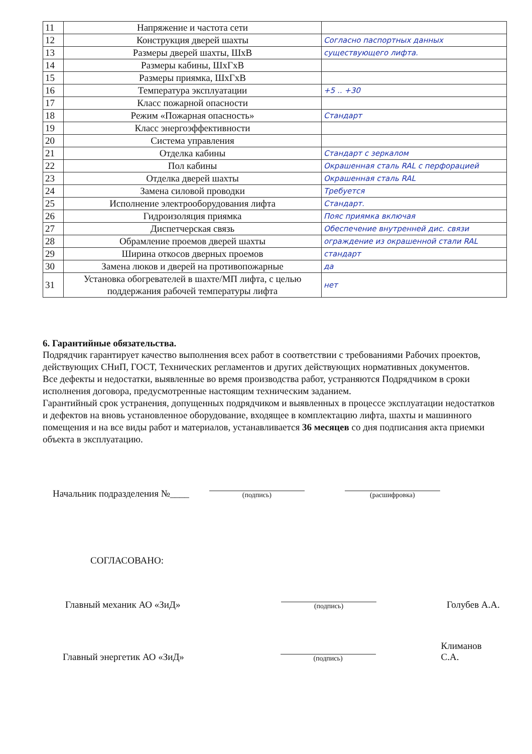| 11 | Напряжение и частота сети | |
| 12 | Конструкция дверей шахты | Согласно паспортных данных |
| 13 | Размеры дверей шахты, ШхВ | существующего лифта. |
| 14 | Размеры кабины, ШхГхВ | |
| 15 | Размеры приямка, ШхГхВ | |
| 16 | Температура эксплуатации | +5 .. +30 |
| 17 | Класс пожарной опасности | |
| 18 | Режим «Пожарная опасность» | Стандарт |
| 19 | Класс энергоэффективности | |
| 20 | Система управления | |
| 21 | Отделка кабины | Стандарт с зеркалом |
| 22 | Пол кабины | Окрашенная сталь RAL с перфорацией |
| 23 | Отделка дверей шахты | Окрашенная сталь RAL |
| 24 | Замена силовой проводки | Требуется |
| 25 | Исполнение электрооборудования лифта | Стандарт. |
| 26 | Гидроизоляция приямка | Пояс приямка включая |
| 27 | Диспетчерская связь | Обеспечение внутренней дис. связи |
| 28 | Обрамление проемов дверей шахты | ограждение из окрашенной стали RAL |
| 29 | Ширина откосов дверных проемов | стандарт |
| 30 | Замена люков и дверей на противопожарные | да |
| 31 | Установка обогревателей в шахте/МП лифта, с целью поддержания рабочей температуры лифта | нет |
6. Гарантийные обязательства.
Подрядчик гарантирует качество выполнения всех работ в соответствии с требованиями Рабочих проектов, действующих СНиП, ГОСТ, Технических регламентов и других действующих нормативных документов.
Все дефекты и недостатки, выявленные во время производства работ, устраняются Подрядчиком в сроки исполнения договора, предусмотренные настоящим техническим заданием.
Гарантийный срок устранения, допущенных подрядчиком и выявленных в процессе эксплуатации недостатков и дефектов на вновь установленное оборудование, входящее в комплектацию лифта, шахты и машинного помещения и на все виды работ и материалов, устанавливается 36 месяцев со дня подписания акта приемки объекта в эксплуатацию.
Начальник подразделения №____
(подпись)
(расшифровка)
СОГЛАСОВАНО:
Главный механик АО «ЗиД»
(подпись)
Голубев А.А.
Главный энергетик АО «ЗиД»
(подпись)
Климанов С.А.